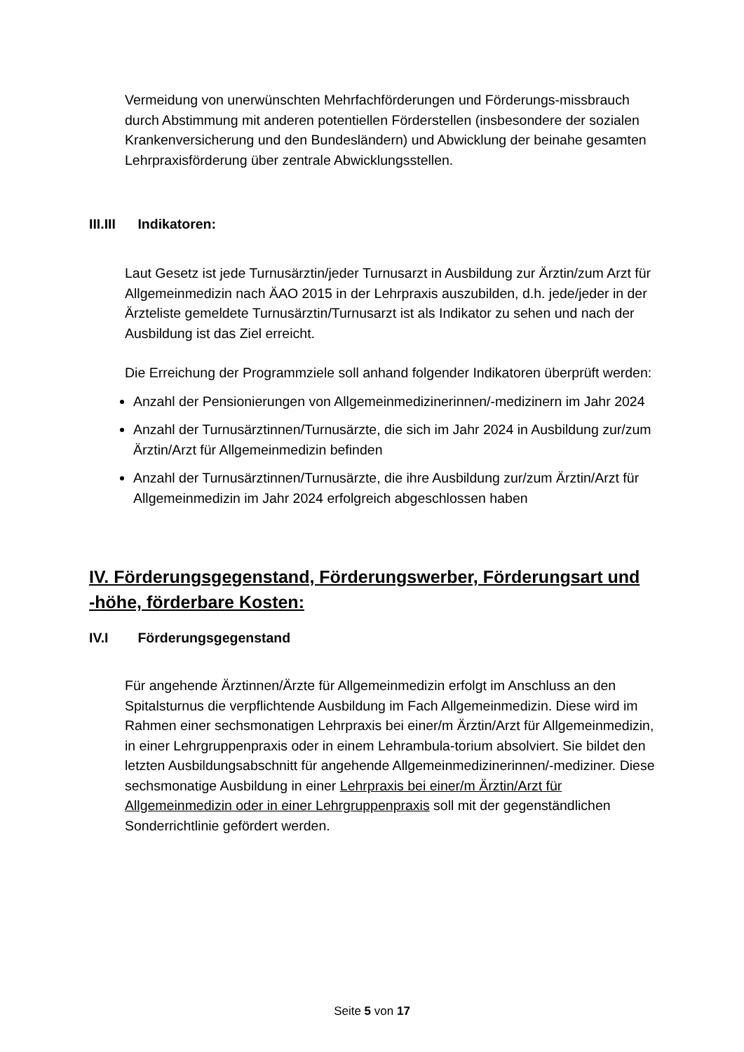Vermeidung von unerwünschten Mehrfachförderungen und Förderungs-missbrauch durch Abstimmung mit anderen potentiellen Förderstellen (insbesondere der sozialen Krankenversicherung und den Bundesländern) und Abwicklung der beinahe gesamten Lehrpraxisförderung über zentrale Abwicklungsstellen.
III.III Indikatoren:
Laut Gesetz ist jede Turnusärztin/jeder Turnusarzt in Ausbildung zur Ärztin/zum Arzt für Allgemeinmedizin nach ÄAO 2015 in der Lehrpraxis auszubilden, d.h. jede/jeder in der Ärzteliste gemeldete Turnusärztin/Turnusarzt ist als Indikator zu sehen und nach der Ausbildung ist das Ziel erreicht.
Die Erreichung der Programmziele soll anhand folgender Indikatoren überprüft werden:
Anzahl der Pensionierungen von Allgemeinmedizinerinnen/-medizinern im Jahr 2024
Anzahl der Turnusärztinnen/Turnusärzte, die sich im Jahr 2024 in Ausbildung zur/zum Ärztin/Arzt für Allgemeinmedizin befinden
Anzahl der Turnusärztinnen/Turnusärzte, die ihre Ausbildung zur/zum Ärztin/Arzt für Allgemeinmedizin im Jahr 2024 erfolgreich abgeschlossen haben
IV. Förderungsgegenstand, Förderungswerber, Förderungsart und -höhe, förderbare Kosten:
IV.I Förderungsgegenstand
Für angehende Ärztinnen/Ärzte für Allgemeinmedizin erfolgt im Anschluss an den Spitalsturnus die verpflichtende Ausbildung im Fach Allgemeinmedizin. Diese wird im Rahmen einer sechsmonatigen Lehrpraxis bei einer/m Ärztin/Arzt für Allgemeinmedizin, in einer Lehrgruppenpraxis oder in einem Lehrambula-torium absolviert. Sie bildet den letzten Ausbildungsabschnitt für angehende Allgemeinmedizinerinnen/-mediziner. Diese sechsmonatige Ausbildung in einer Lehrpraxis bei einer/m Ärztin/Arzt für Allgemeinmedizin oder in einer Lehrgruppenpraxis soll mit der gegenständlichen Sonderrichtlinie gefördert werden.
Seite 5 von 17